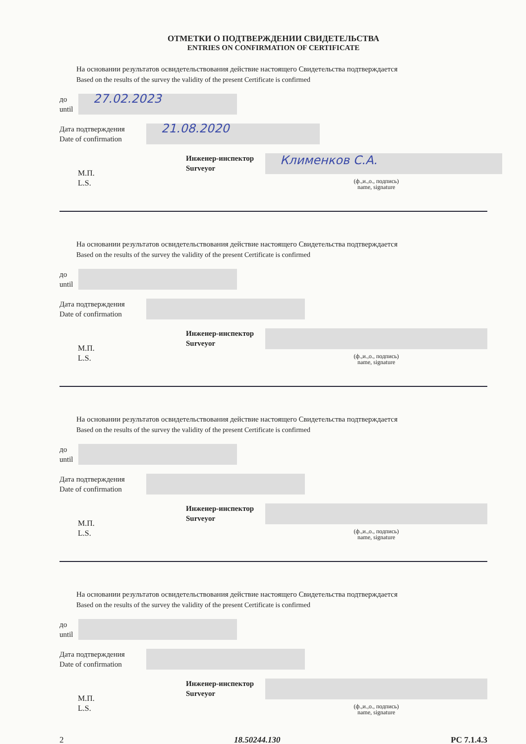ОТМЕТКИ О ПОДТВЕРЖДЕНИИ СВИДЕТЕЛЬСТВА
ENTRIES ON CONFIRMATION OF CERTIFICATE
На основании результатов освидетельствования действие настоящего Свидетельства подтверждается
Based on the results of the survey the validity of the present Certificate is confirmed
до
until
27.02.2023
Дата подтверждения
Date of confirmation
21.08.2020
М.П.
L.S.
Инженер-инспектор
Surveyor
Клименков С.А.
(ф.,и.,о., подпись)
name, signature
На основании результатов освидетельствования действие настоящего Свидетельства подтверждается
Based on the results of the survey the validity of the present Certificate is confirmed
до
until
Дата подтверждения
Date of confirmation
М.П.
L.S.
Инженер-инспектор
Surveyor
(ф.,и.,о., подпись)
name, signature
На основании результатов освидетельствования действие настоящего Свидетельства подтверждается
Based on the results of the survey the validity of the present Certificate is confirmed
до
until
Дата подтверждения
Date of confirmation
М.П.
L.S.
Инженер-инспектор
Surveyor
(ф.,и.,о., подпись)
name, signature
На основании результатов освидетельствования действие настоящего Свидетельства подтверждается
Based on the results of the survey the validity of the present Certificate is confirmed
до
until
Дата подтверждения
Date of confirmation
М.П.
L.S.
Инженер-инспектор
Surveyor
(ф.,и.,о., подпись)
name, signature
2 18.50244.130 РС 7.1.4.3